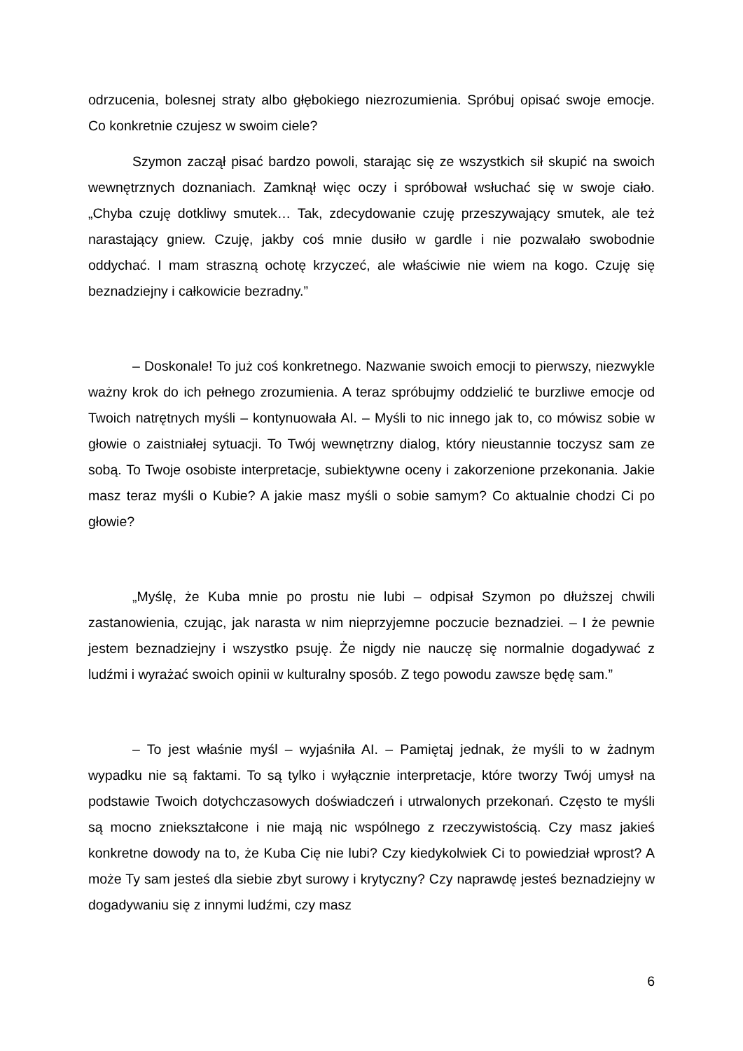odrzucenia, bolesnej straty albo głębokiego niezrozumienia. Spróbuj opisać swoje emocje. Co konkretnie czujesz w swoim ciele?
Szymon zaczął pisać bardzo powoli, starając się ze wszystkich sił skupić na swoich wewnętrznych doznaniach. Zamknął więc oczy i spróbował wsłuchać się w swoje ciało. „Chyba czuję dotkliwy smutek… Tak, zdecydowanie czuję przeszywający smutek, ale też narastający gniew. Czuję, jakby coś mnie dusiło w gardle i nie pozwalało swobodnie oddychać. I mam straszną ochotę krzyczeć, ale właściwie nie wiem na kogo. Czuję się beznadziejny i całkowicie bezradny.”
– Doskonale! To już coś konkretnego. Nazwanie swoich emocji to pierwszy, niezwykle ważny krok do ich pełnego zrozumienia. A teraz spróbujmy oddzielić te burzliwe emocje od Twoich natrętnych myśli – kontynuowała AI. – Myśli to nic innego jak to, co mówisz sobie w głowie o zaistniałej sytuacji. To Twój wewnętrzny dialog, który nieustannie toczysz sam ze sobą. To Twoje osobiste interpretacje, subiektywne oceny i zakorzenione przekonania. Jakie masz teraz myśli o Kubie? A jakie masz myśli o sobie samym? Co aktualnie chodzi Ci po głowie?
„Myślę, że Kuba mnie po prostu nie lubi – odpisał Szymon po dłuższej chwili zastanowienia, czując, jak narasta w nim nieprzyjemne poczucie beznadziei. – I że pewnie jestem beznadziejny i wszystko psuję. Że nigdy nie nauczę się normalnie dogadywać z ludźmi i wyrażać swoich opinii w kulturalny sposób. Z tego powodu zawsze będę sam.”
– To jest właśnie myśl – wyjaśniła AI. – Pamiętaj jednak, że myśli to w żadnym wypadku nie są faktami. To są tylko i wyłącznie interpretacje, które tworzy Twój umysł na podstawie Twoich dotychczasowych doświadczeń i utrwalonych przekonań. Często te myśli są mocno zniekształcone i nie mają nic wspólnego z rzeczywistością. Czy masz jakieś konkretne dowody na to, że Kuba Cię nie lubi? Czy kiedykolwiek Ci to powiedział wprost? A może Ty sam jesteś dla siebie zbyt surowy i krytyczny? Czy naprawdę jesteś beznadziejny w dogadywaniu się z innymi ludźmi, czy masz
6